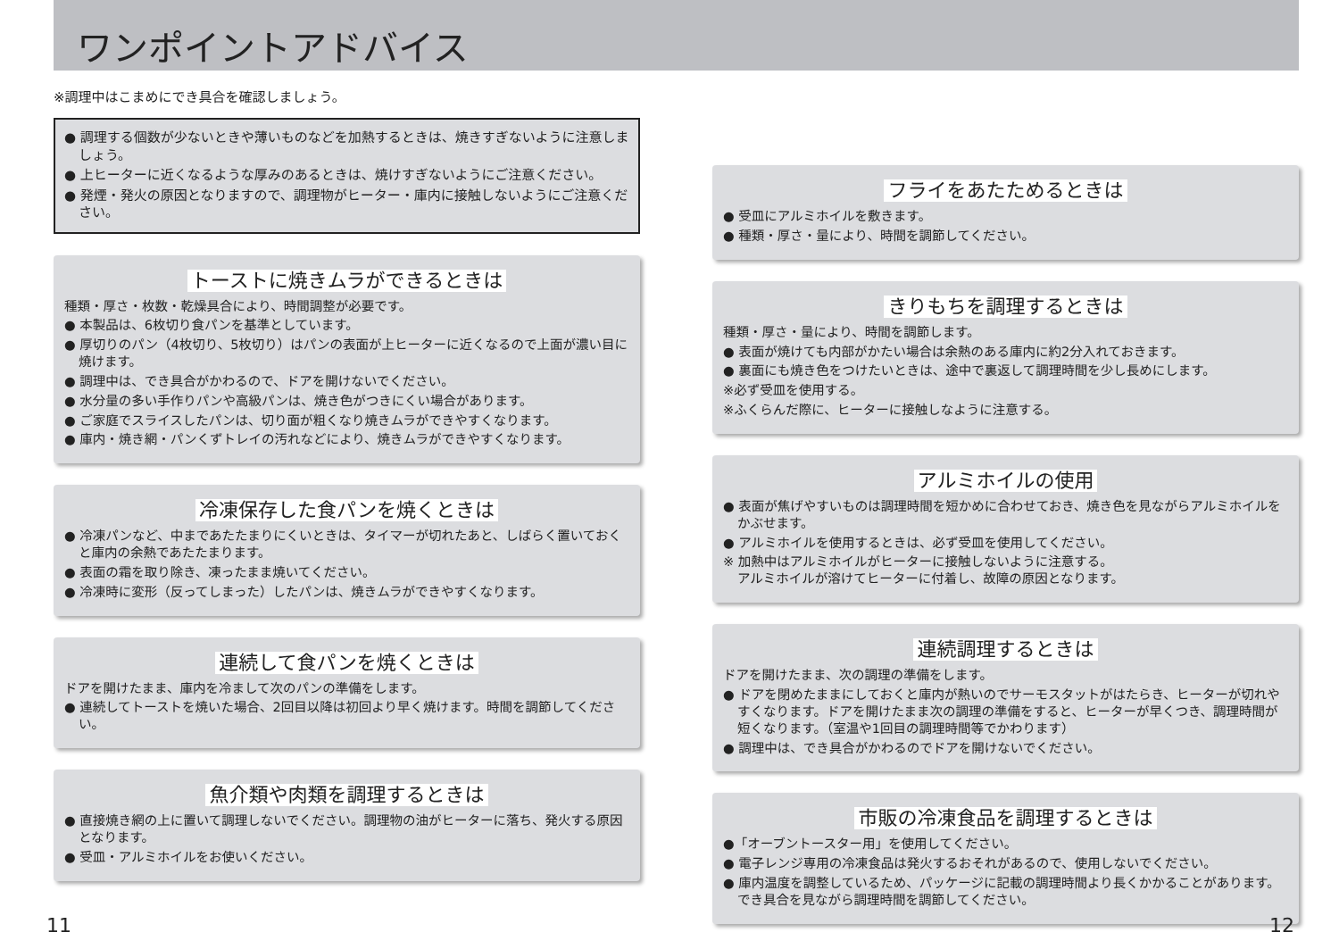ワンポイントアドバイス
※調理中はこまめにでき具合を確認しましょう。
● 調理する個数が少ないときや薄いものなどを加熱するときは、焼きすぎないように注意しましょう。
● 上ヒーターに近くなるような厚みのあるときは、焼けすぎないようにご注意ください。
● 発煙・発火の原因となりますので、調理物がヒーター・庫内に接触しないようにご注意ください。
トーストに焼きムラができるときは
種類・厚さ・枚数・乾燥具合により、時間調整が必要です。
● 本製品は、6枚切り食パンを基準としています。
● 厚切りのパン（4枚切り、5枚切り）はパンの表面が上ヒーターに近くなるので上面が濃い目に焼けます。
● 調理中は、でき具合がかわるので、ドアを開けないでください。
● 水分量の多い手作りパンや高級パンは、焼き色がつきにくい場合があります。
● ご家庭でスライスしたパンは、切り面が粗くなり焼きムラができやすくなります。
● 庫内・焼き網・パンくずトレイの汚れなどにより、焼きムラができやすくなります。
冷凍保存した食パンを焼くときは
● 冷凍パンなど、中まであたたまりにくいときは、タイマーが切れたあと、しばらく置いておくと庫内の余熱であたたまります。
● 表面の霜を取り除き、凍ったまま焼いてください。
● 冷凍時に変形（反ってしまった）したパンは、焼きムラができやすくなります。
連続して食パンを焼くときは
ドアを開けたまま、庫内を冷まして次のパンの準備をします。
● 連続してトーストを焼いた場合、2回目以降は初回より早く焼けます。時間を調節してください。
魚介類や肉類を調理するときは
● 直接焼き網の上に置いて調理しないでください。調理物の油がヒーターに落ち、発火する原因となります。
● 受皿・アルミホイルをお使いください。
フライをあたためるときは
● 受皿にアルミホイルを敷きます。
● 種類・厚さ・量により、時間を調節してください。
きりもちを調理するときは
種類・厚さ・量により、時間を調節します。
● 表面が焼けても内部がかたい場合は余熱のある庫内に約2分入れておきます。
● 裏面にも焼き色をつけたいときは、途中で裏返して調理時間を少し長めにします。
※必ず受皿を使用する。
※ふくらんだ際に、ヒーターに接触しなように注意する。
アルミホイルの使用
● 表面が焦げやすいものは調理時間を短かめに合わせておき、焼き色を見ながらアルミホイルをかぶせます。
● アルミホイルを使用するときは、必ず受皿を使用してください。
※ 加熱中はアルミホイルがヒーターに接触しないように注意する。
アルミホイルが溶けてヒーターに付着し、故障の原因となります。
連続調理するときは
ドアを開けたまま、次の調理の準備をします。
● ドアを閉めたままにしておくと庫内が熱いのでサーモスタットがはたらき、ヒーターが切れやすくなります。ドアを開けたまま次の調理の準備をすると、ヒーターが早くつき、調理時間が短くなります。（室温や1回目の調理時間等でかわります）
● 調理中は、でき具合がかわるのでドアを開けないでください。
市販の冷凍食品を調理するときは
●「オーブントースター用」を使用してください。
● 電子レンジ専用の冷凍食品は発火するおそれがあるので、使用しないでください。
● 庫内温度を調整しているため、パッケージに記載の調理時間より長くかかることがあります。でき具合を見ながら調理時間を調節してください。
11 12